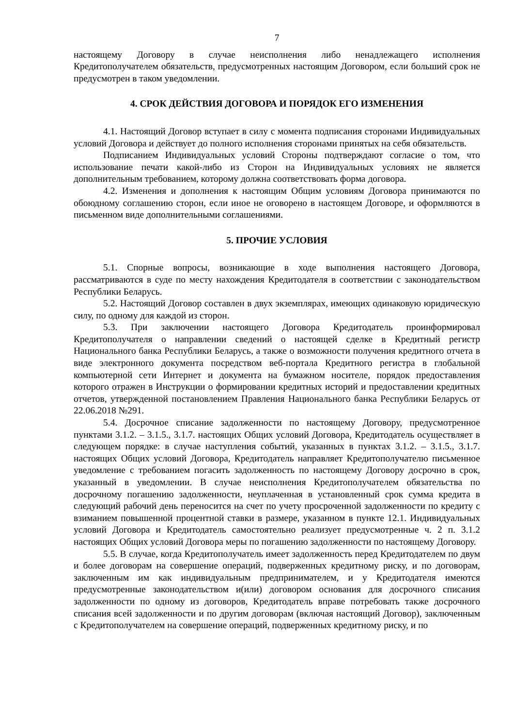7
настоящему Договору в случае неисполнения либо ненадлежащего исполнения Кредитополучателем обязательств, предусмотренных настоящим Договором, если больший срок не предусмотрен в таком уведомлении.
4. СРОК ДЕЙСТВИЯ ДОГОВОРА И ПОРЯДОК ЕГО ИЗМЕНЕНИЯ
4.1. Настоящий Договор вступает в силу с момента подписания сторонами Индивидуальных условий Договора и действует до полного исполнения сторонами принятых на себя обязательств.
Подписанием Индивидуальных условий Стороны подтверждают согласие о том, что использование печати какой-либо из Сторон на Индивидуальных условиях не является дополнительным требованием, которому должна соответствовать форма договора.
4.2. Изменения и дополнения к настоящим Общим условиям Договора принимаются по обоюдному соглашению сторон, если иное не оговорено в настоящем Договоре, и оформляются в письменном виде дополнительными соглашениями.
5. ПРОЧИЕ УСЛОВИЯ
5.1. Спорные вопросы, возникающие в ходе выполнения настоящего Договора, рассматриваются в суде по месту нахождения Кредитодателя в соответствии с законодательством Республики Беларусь.
5.2. Настоящий Договор составлен в двух экземплярах, имеющих одинаковую юридическую силу, по одному для каждой из сторон.
5.3. При заключении настоящего Договора Кредитодатель проинформировал Кредитополучателя о направлении сведений о настоящей сделке в Кредитный регистр Национального банка Республики Беларусь, а также о возможности получения кредитного отчета в виде электронного документа посредством веб-портала Кредитного регистра в глобальной компьютерной сети Интернет и документа на бумажном носителе, порядок предоставления которого отражен в Инструкции о формировании кредитных историй и предоставлении кредитных отчетов, утвержденной постановлением Правления Национального банка Республики Беларусь от 22.06.2018 №291.
5.4. Досрочное списание задолженности по настоящему Договору, предусмотренное пунктами 3.1.2. – 3.1.5., 3.1.7. настоящих Общих условий Договора, Кредитодатель осуществляет в следующем порядке: в случае наступления событий, указанных в пунктах 3.1.2. – 3.1.5., 3.1.7. настоящих Общих условий Договора, Кредитодатель направляет Кредитополучателю письменное уведомление с требованием погасить задолженность по настоящему Договору досрочно в срок, указанный в уведомлении. В случае неисполнения Кредитополучателем обязательства по досрочному погашению задолженности, неуплаченная в установленный срок сумма кредита в следующий рабочий день переносится на счет по учету просроченной задолженности по кредиту с взиманием повышенной процентной ставки в размере, указанном в пункте 12.1. Индивидуальных условий Договора и Кредитодатель самостоятельно реализует предусмотренные ч. 2 п. 3.1.2 настоящих Общих условий Договора меры по погашению задолженности по настоящему Договору.
5.5. В случае, когда Кредитополучатель имеет задолженность перед Кредитодателем по двум и более договорам на совершение операций, подверженных кредитному риску, и по договорам, заключенным им как индивидуальным предпринимателем, и у Кредитодателя имеются предусмотренные законодательством и(или) договором основания для досрочного списания задолженности по одному из договоров, Кредитодатель вправе потребовать также досрочного списания всей задолженности и по другим договорам (включая настоящий Договор), заключенным с Кредитополучателем на совершение операций, подверженных кредитному риску, и по